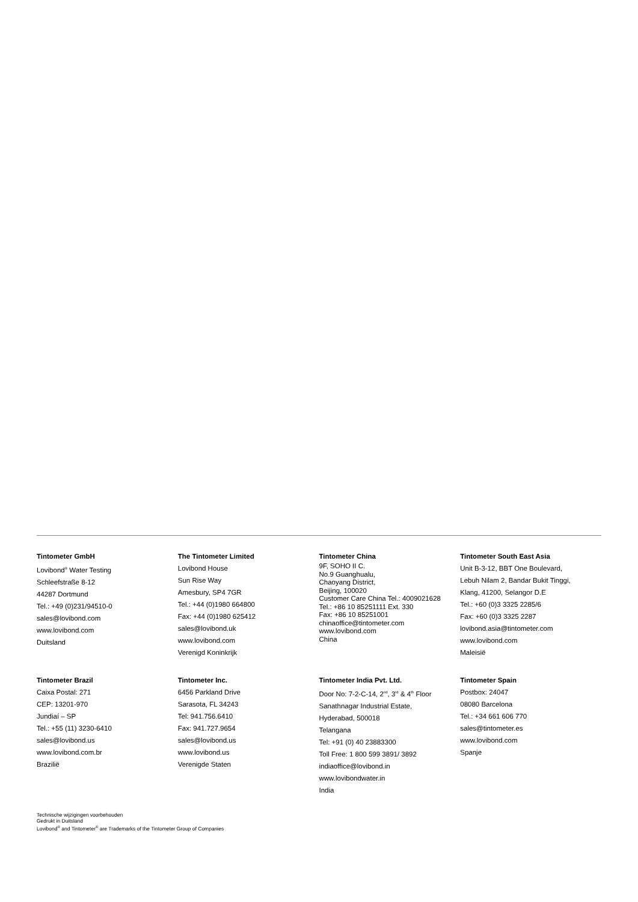Tintometer GmbH
Lovibond<sup>®</sup> Water Testing
Schleefstraße 8-12
44287 Dortmund
Tel.: +49 (0)231/94510-0
sales@lovibond.com
www.lovibond.com
Duitsland
The Tintometer Limited
Lovibond House
Sun Rise Way
Amesbury, SP4 7GR
Tel.: +44 (0)1980 664800
Fax: +44 (0)1980 625412
sales@lovibond.uk
www.lovibond.com
Verenigd Koninkrijk
Tintometer China
9F, SOHO II C.
No.9 Guanghualu,
Chaoyang District,
Beijing, 100020
Customer Care China Tel.: 4009021628
Tel.: +86 10 85251111 Ext. 330
Fax: +86 10 85251001
chinaoffice@tintometer.com
www.lovibond.com
China
Tintometer South East Asia
Unit B-3-12, BBT One Boulevard,
Lebuh Nilam 2, Bandar Bukit Tinggi,
Klang, 41200, Selangor D.E
Tel.: +60 (0)3 3325 2285/6
Fax: +60 (0)3 3325 2287
lovibond.asia@tintometer.com
www.lovibond.com
Maleisië
Tintometer Brazil
Caixa Postal: 271
CEP: 13201-970
Jundiaí – SP
Tel.: +55 (11) 3230-6410
sales@lovibond.us
www.lovibond.com.br
Brazilië
Tintometer Inc.
6456 Parkland Drive
Sarasota, FL 34243
Tel: 941.756.6410
Fax: 941.727.9654
sales@lovibond.us
www.lovibond.us
Verenigde Staten
Tintometer India Pvt. Ltd.
Door No: 7-2-C-14, 2<sup>nd</sup>, 3<sup>rd</sup> & 4<sup>th</sup> Floor
Sanathnagar Industrial Estate,
Hyderabad, 500018
Telangana
Tel: +91 (0) 40 23883300
Toll Free: 1 800 599 3891/ 3892
indiaoffice@lovibond.in
www.lovibondwater.in
India
Tintometer Spain
Postbox: 24047
08080 Barcelona
Tel.: +34 661 606 770
sales@tintometer.es
www.lovibond.com
Spanje
Technische wijzigingen voorbehouden
Gedrukt in Duitsland
Lovibond<sup>®</sup> and Tintometer<sup>®</sup> are Trademarks of the Tintometer Group of Companies